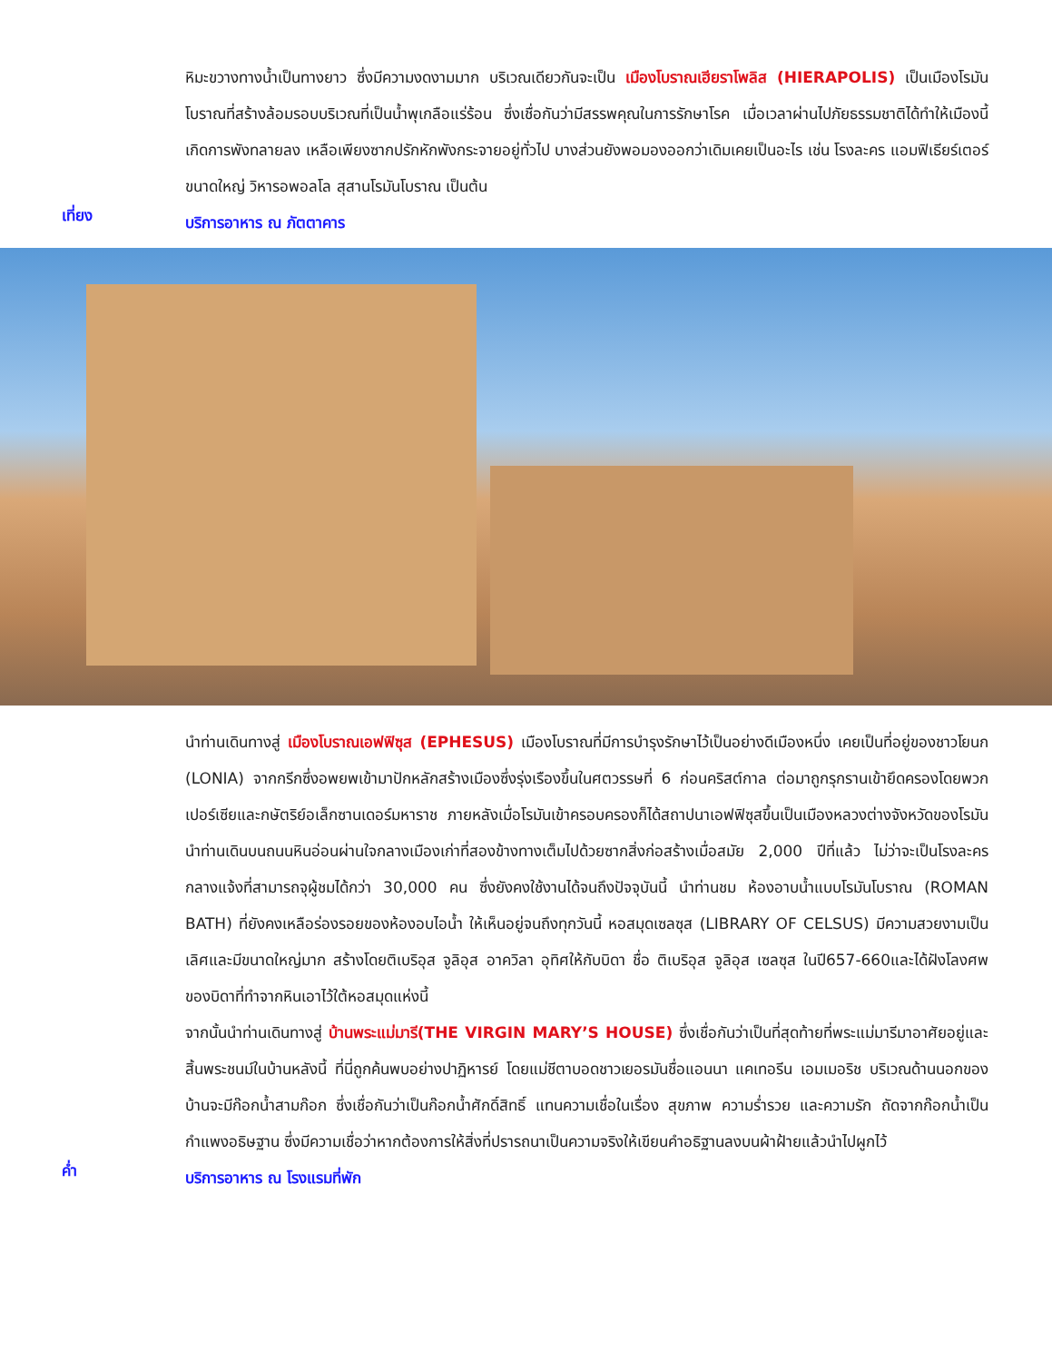หิมะขวางทางน้ำเป็นทางยาว ซึ่งมีความงดงามมาก บริเวณเดียวกันจะเป็น เมืองโบราณเฮียราโพลิส (HIERAPOLIS) เป็นเมืองโรมันโบราณที่สร้างล้อมรอบบริเวณที่เป็นน้ำพุเกลือแร่ร้อน ซึ่งเชื่อกันว่ามีสรรพคุณในการรักษาโรค เมื่อเวลาผ่านไปภัยธรรมชาติได้ทำให้เมืองนี้เกิดการพังทลายลง เหลือเพียงซากปรักหักพังกระจายอยู่ทั่วไป บางส่วนยังพอมองออกว่าเดิมเคยเป็นอะไร เช่น โรงละคร แอมฟิเธียร์เตอร์ขนาดใหญ่ วิหารอพอลโล สุสานโรมันโบราณ เป็นต้น
เที่ยง
บริการอาหาร ณ ภัตตาคาร
นำท่านเดินทางสู่ เมืองโบราณเอฟฟิซุส (EPHESUS) เมืองโบราณที่มีการบำรุงรักษาไว้เป็นอย่างดีเมืองหนึ่ง เคยเป็นที่อยู่ของชาวโยนก (LONIA) จากกรีกซึ่งอพยพเข้ามาปักหลักสร้างเมืองซึ่งรุ่งเรืองขึ้นในศตวรรษที่ 6 ก่อนคริสต์กาล ต่อมาถูกรุกรานเข้ายึดครองโดยพวกเปอร์เซียและกษัตริย์อเล็กซานเดอร์มหาราช ภายหลังเมื่อโรมันเข้าครอบครองก็ได้สถาปนาเอฟฟิซุสขึ้นเป็นเมืองหลวงต่างจังหวัดของโรมัน นำท่านเดินบนถนนหินอ่อนผ่านใจกลางเมืองเก่าที่สองข้างทางเต็มไปด้วยซากสิ่งก่อสร้างเมื่อสมัย 2,000 ปีที่แล้ว ไม่ว่าจะเป็นโรงละครกลางแจ้งที่สามารถจุผู้ชมได้กว่า 30,000 คน ซึ่งยังคงใช้งานได้จนถึงปัจจุบันนี้ นำท่านชม ห้องอาบน้ำแบบโรมันโบราณ (ROMAN BATH) ที่ยังคงเหลือร่องรอยของห้องอบไอน้ำ ให้เห็นอยู่จนถึงทุกวันนี้ หอสมุดเซลซุส (LIBRARY OF CELSUS) มีความสวยงามเป็นเลิศและมีขนาดใหญ่มาก สร้างโดยติเบริอุส จูลิอุส อาควิลา อุทิศให้กับบิดา ชื่อ ติเบริอุส จูลิอุส เซลซุส ในปี657-660และได้ฝังโลงศพของบิดาที่ทำจากหินเอาไว้ใต้หอสมุดแห่งนี้
จากนั้นนำท่านเดินทางสู่ บ้านพระแม่มารี(THE VIRGIN MARY’S HOUSE) ซึ่งเชื่อกันว่าเป็นที่สุดท้ายที่พระแม่มารีมาอาศัยอยู่และสิ้นพระชนม์ในบ้านหลังนี้ ที่นี่ถูกค้นพบอย่างปาฏิหารย์ โดยแม่ชีตาบอดชาวเยอรมันชื่อแอนนา แคเทอรีน เอมเมอริช บริเวณด้านนอกของบ้านจะมีก๊อกน้ำสามก๊อก ซึ่งเชื่อกันว่าเป็นก๊อกน้ำศักดิ์สิทธิ์ แทนความเชื่อในเรื่อง สุขภาพ ความร่ำรวย และความรัก ถัดจากก๊อกน้ำเป็นกำแพงอธิษฐาน ซึ่งมีความเชื่อว่าหากต้องการให้สิ่งที่ปรารถนาเป็นความจริงให้เขียนคำอธิฐานลงบนผ้าฝ้ายแล้วนำไปผูกไว้
ค่ำ
บริการอาหาร ณ โรงแรมที่พัก